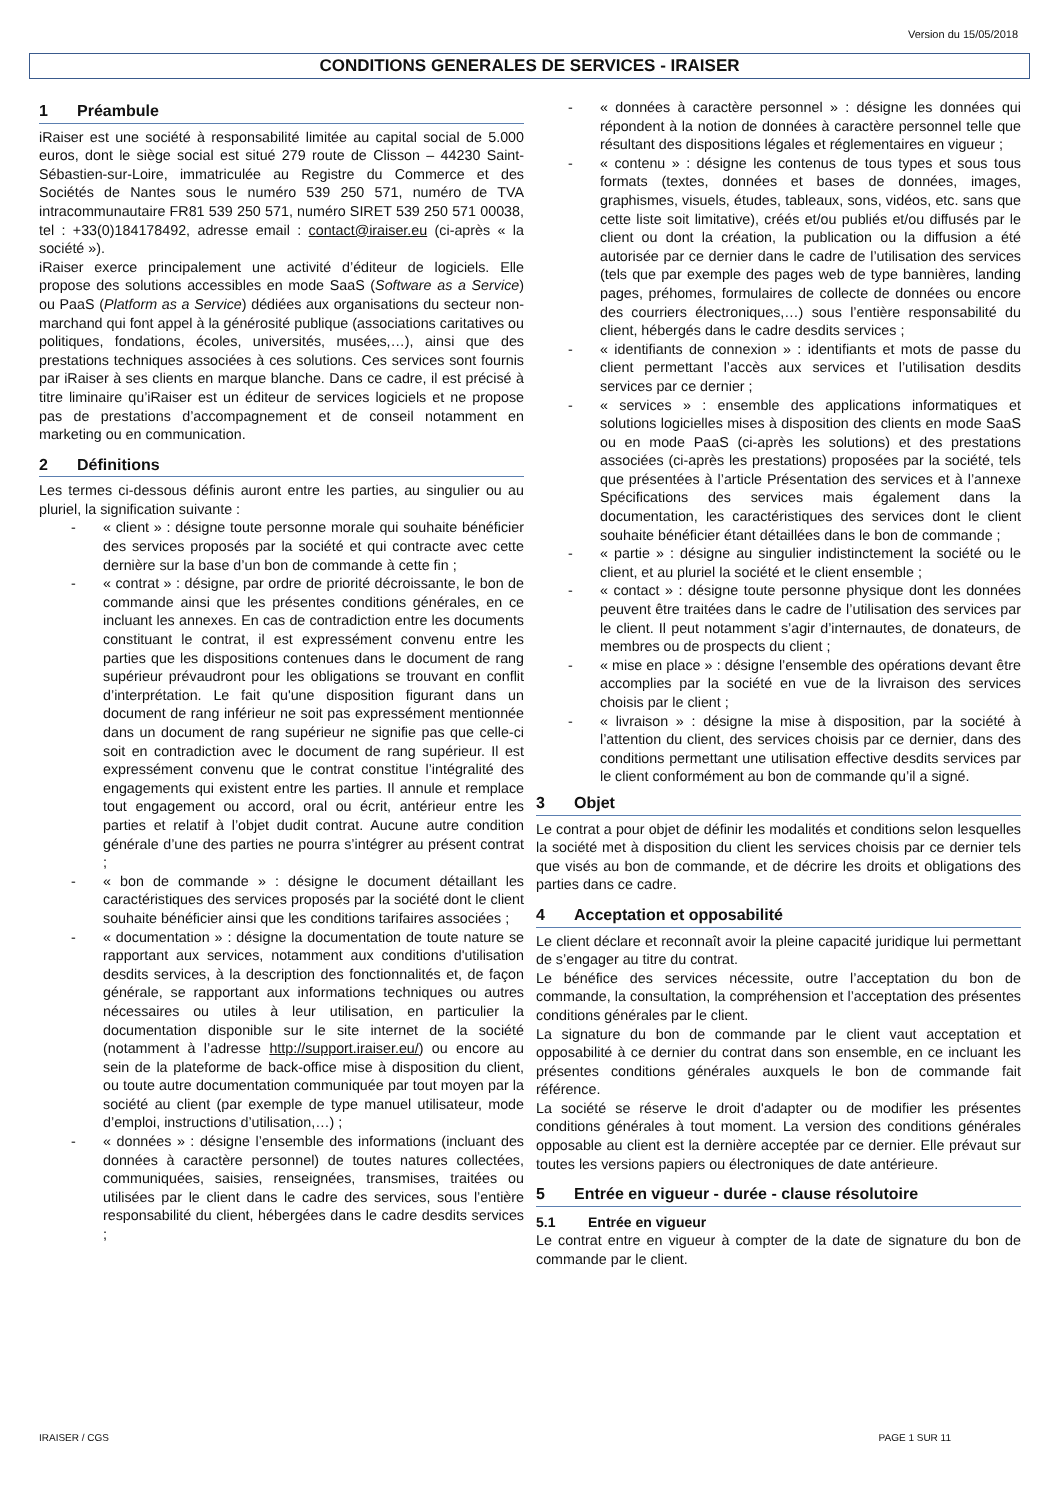Version du 15/05/2018
CONDITIONS GENERALES DE SERVICES - IRAISER
1 Préambule
iRaiser est une société à responsabilité limitée au capital social de 5.000 euros, dont le siège social est situé 279 route de Clisson – 44230 Saint-Sébastien-sur-Loire, immatriculée au Registre du Commerce et des Sociétés de Nantes sous le numéro 539 250 571, numéro de TVA intracommunautaire FR81 539 250 571, numéro SIRET 539 250 571 00038, tel : +33(0)184178492, adresse email : contact@iraiser.eu (ci-après « la société »).
iRaiser exerce principalement une activité d’éditeur de logiciels. Elle propose des solutions accessibles en mode SaaS (Software as a Service) ou PaaS (Platform as a Service) dédiées aux organisations du secteur non-marchand qui font appel à la générosité publique (associations caritatives ou politiques, fondations, écoles, universités, musées,…), ainsi que des prestations techniques associées à ces solutions. Ces services sont fournis par iRaiser à ses clients en marque blanche. Dans ce cadre, il est précisé à titre liminaire qu’iRaiser est un éditeur de services logiciels et ne propose pas de prestations d’accompagnement et de conseil notamment en marketing ou en communication.
2 Définitions
Les termes ci-dessous définis auront entre les parties, au singulier ou au pluriel, la signification suivante :
- « client » : désigne toute personne morale qui souhaite bénéficier des services proposés par la société et qui contracte avec cette dernière sur la base d’un bon de commande à cette fin ;
- « contrat » : désigne, par ordre de priorité décroissante, le bon de commande ainsi que les présentes conditions générales, en ce incluant les annexes. En cas de contradiction entre les documents constituant le contrat, il est expressément convenu entre les parties que les dispositions contenues dans le document de rang supérieur prévaudront pour les obligations se trouvant en conflit d’interprétation. Le fait qu'une disposition figurant dans un document de rang inférieur ne soit pas expressément mentionnée dans un document de rang supérieur ne signifie pas que celle-ci soit en contradiction avec le document de rang supérieur. Il est expressément convenu que le contrat constitue l’intégralité des engagements qui existent entre les parties. Il annule et remplace tout engagement ou accord, oral ou écrit, antérieur entre les parties et relatif à l’objet dudit contrat. Aucune autre condition générale d’une des parties ne pourra s’intégrer au présent contrat ;
- « bon de commande » : désigne le document détaillant les caractéristiques des services proposés par la société dont le client souhaite bénéficier ainsi que les conditions tarifaires associées ;
- « documentation » : désigne la documentation de toute nature se rapportant aux services, notamment aux conditions d'utilisation desdits services, à la description des fonctionnalités et, de façon générale, se rapportant aux informations techniques ou autres nécessaires ou utiles à leur utilisation, en particulier la documentation disponible sur le site internet de la société (notamment à l’adresse http://support.iraiser.eu/) ou encore au sein de la plateforme de back-office mise à disposition du client, ou toute autre documentation communiquée par tout moyen par la société au client (par exemple de type manuel utilisateur, mode d’emploi, instructions d’utilisation,…) ;
- « données » : désigne l’ensemble des informations (incluant des données à caractère personnel) de toutes natures collectées, communiquées, saisies, renseignées, transmises, traitées ou utilisées par le client dans le cadre des services, sous l’entière responsabilité du client, hébergées dans le cadre desdits services ;
- « données à caractère personnel » : désigne les données qui répondent à la notion de données à caractère personnel telle que résultant des dispositions légales et réglementaires en vigueur ;
- « contenu » : désigne les contenus de tous types et sous tous formats (textes, données et bases de données, images, graphismes, visuels, études, tableaux, sons, vidéos, etc. sans que cette liste soit limitative), créés et/ou publiés et/ou diffusés par le client ou dont la création, la publication ou la diffusion a été autorisée par ce dernier dans le cadre de l’utilisation des services (tels que par exemple des pages web de type bannières, landing pages, préhomes, formulaires de collecte de données ou encore des courriers électroniques,…) sous l’entière responsabilité du client, hébergés dans le cadre desdits services ;
- « identifiants de connexion » : identifiants et mots de passe du client permettant l’accès aux services et l’utilisation desdits services par ce dernier ;
- « services » : ensemble des applications informatiques et solutions logicielles mises à disposition des clients en mode SaaS ou en mode PaaS (ci-après les solutions) et des prestations associées (ci-après les prestations) proposées par la société, tels que présentées à l’article Présentation des services et à l’annexe Spécifications des services mais également dans la documentation, les caractéristiques des services dont le client souhaite bénéficier étant détaillées dans le bon de commande ;
- « partie » : désigne au singulier indistinctement la société ou le client, et au pluriel la société et le client ensemble ;
- « contact » : désigne toute personne physique dont les données peuvent être traitées dans le cadre de l’utilisation des services par le client. Il peut notamment s’agir d’internautes, de donateurs, de membres ou de prospects du client ;
- « mise en place » : désigne l’ensemble des opérations devant être accomplies par la société en vue de la livraison des services choisis par le client ;
- « livraison » : désigne la mise à disposition, par la société à l’attention du client, des services choisis par ce dernier, dans des conditions permettant une utilisation effective desdits services par le client conformément au bon de commande qu’il a signé.
3 Objet
Le contrat a pour objet de définir les modalités et conditions selon lesquelles la société met à disposition du client les services choisis par ce dernier tels que visés au bon de commande, et de décrire les droits et obligations des parties dans ce cadre.
4 Acceptation et opposabilité
Le client déclare et reconnaît avoir la pleine capacité juridique lui permettant de s’engager au titre du contrat.
Le bénéfice des services nécessite, outre l’acceptation du bon de commande, la consultation, la compréhension et l’acceptation des présentes conditions générales par le client.
La signature du bon de commande par le client vaut acceptation et opposabilité à ce dernier du contrat dans son ensemble, en ce incluant les présentes conditions générales auxquels le bon de commande fait référence.
La société se réserve le droit d'adapter ou de modifier les présentes conditions générales à tout moment. La version des conditions générales opposable au client est la dernière acceptée par ce dernier. Elle prévaut sur toutes les versions papiers ou électroniques de date antérieure.
5 Entrée en vigueur - durée - clause résolutoire
5.1 Entrée en vigueur
Le contrat entre en vigueur à compter de la date de signature du bon de commande par le client.
IRAISER / CGS PAGE 1 SUR 11